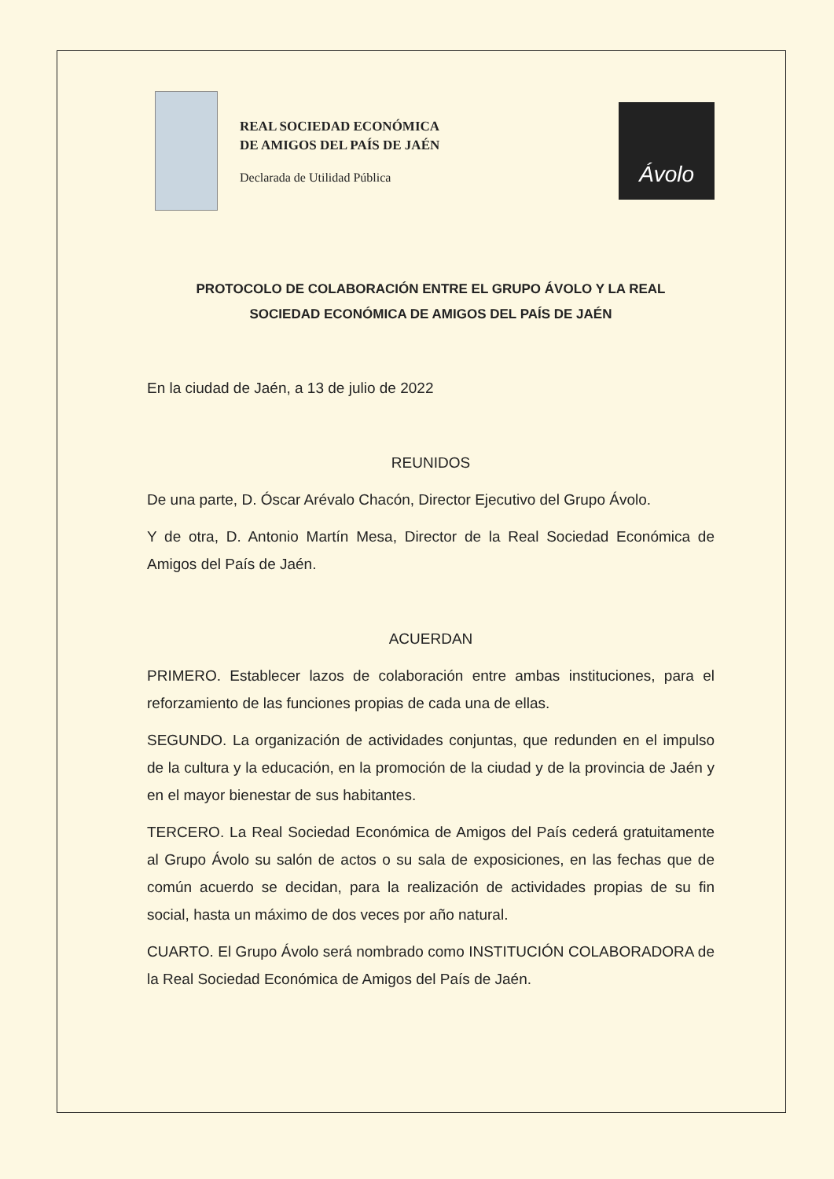REAL SOCIEDAD ECONÓMICA
DE AMIGOS DEL PAÍS DE JAÉN
Declarada de Utilidad Pública
Ávolo
PROTOCOLO DE COLABORACIÓN ENTRE EL GRUPO ÁVOLO Y LA REAL
SOCIEDAD ECONÓMICA DE AMIGOS DEL PAÍS DE JAÉN
En la ciudad de Jaén, a 13 de julio de 2022
REUNIDOS
De una parte, D. Óscar Arévalo Chacón, Director Ejecutivo del Grupo Ávolo.
Y de otra, D. Antonio Martín Mesa, Director de la Real Sociedad Económica de Amigos del País de Jaén.
ACUERDAN
PRIMERO. Establecer lazos de colaboración entre ambas instituciones, para el reforzamiento de las funciones propias de cada una de ellas.
SEGUNDO. La organización de actividades conjuntas, que redunden en el impulso de la cultura y la educación, en la promoción de la ciudad y de la provincia de Jaén y en el mayor bienestar de sus habitantes.
TERCERO. La Real Sociedad Económica de Amigos del País cederá gratuitamente al Grupo Ávolo su salón de actos o su sala de exposiciones, en las fechas que de común acuerdo se decidan, para la realización de actividades propias de su fin social, hasta un máximo de dos veces por año natural.
CUARTO. El Grupo Ávolo será nombrado como INSTITUCIÓN COLABORADORA de la Real Sociedad Económica de Amigos del País de Jaén.